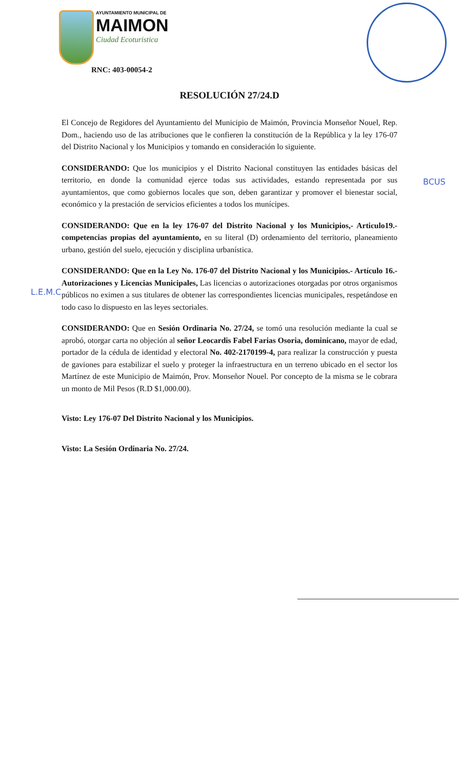AYUNTAMIENTO MUNICIPAL DE
MAIMON
Ciudad Ecoturistica
RNC: 403-00054-2
RESOLUCIÓN 27/24.D
El Concejo de Regidores del Ayuntamiento del Municipio de Maimón, Provincia Monseñor Nouel, Rep. Dom., haciendo uso de las atribuciones que le confieren la constitución de la República y la ley 176-07 del Distrito Nacional y los Municipios y tomando en consideración lo siguiente.
CONSIDERANDO: Que los municipios y el Distrito Nacional constituyen las entidades básicas del territorio, en donde la comunidad ejerce todas sus actividades, estando representada por sus ayuntamientos, que como gobiernos locales que son, deben garantizar y promover el bienestar social, económico y la prestación de servicios eficientes a todos los munícipes.
CONSIDERANDO: Que en la ley 176-07 del Distrito Nacional y los Municipios,- Articulo19.- competencias propias del ayuntamiento, en su literal (D) ordenamiento del territorio, planeamiento urbano, gestión del suelo, ejecución y disciplina urbanística.
CONSIDERANDO: Que en la Ley No. 176-07 del Distrito Nacional y los Municipios.- Artículo 16.- Autorizaciones y Licencias Municipales, Las licencias o autorizaciones otorgadas por otros organismos públicos no eximen a sus titulares de obtener las correspondientes licencias municipales, respetándose en todo caso lo dispuesto en las leyes sectoriales.
CONSIDERANDO: Que en Sesión Ordinaria No. 27/24, se tomó una resolución mediante la cual se aprobó, otorgar carta no objeción al señor Leocardis Fabel Farias Osoria, dominicano, mayor de edad, portador de la cédula de identidad y electoral No. 402-2170199-4, para realizar la construcción y puesta de gaviones para estabilizar el suelo y proteger la infraestructura en un terreno ubicado en el sector los Martínez de este Municipio de Maimón, Prov. Monseñor Nouel. Por concepto de la misma se le cobrara un monto de Mil Pesos (R.D $1,000.00).
Visto: Ley 176-07 Del Distrito Nacional y los Municipios.
Visto: La Sesión Ordinaria No. 27/24.
BCUS
L.E.M.C